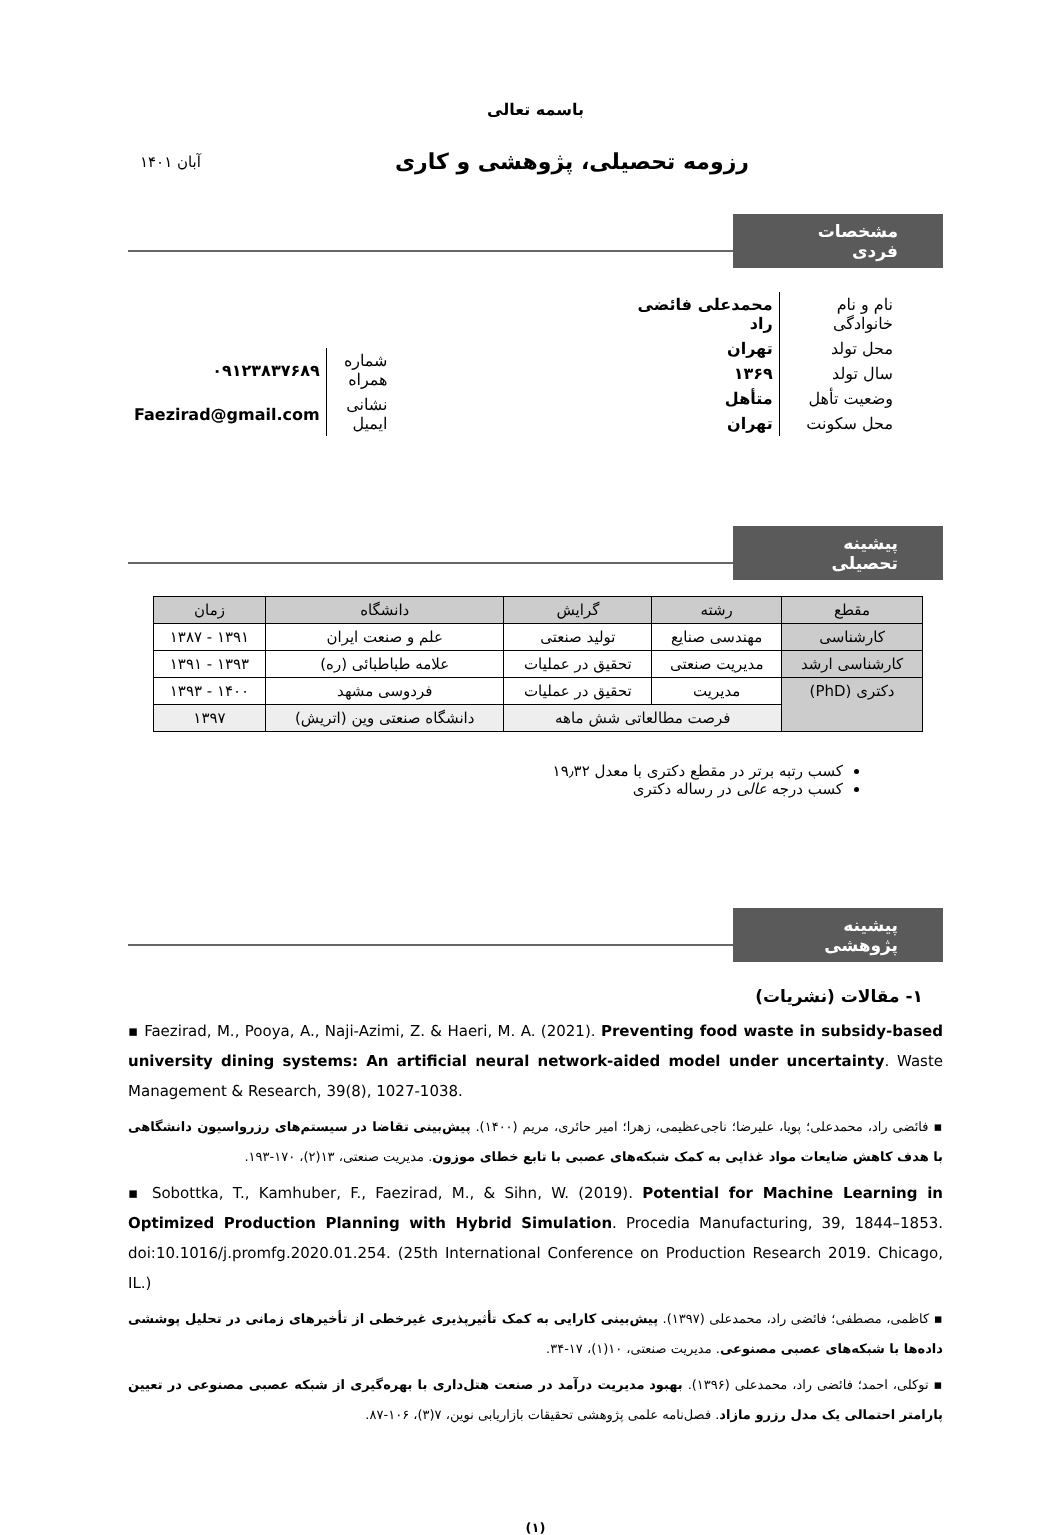باسمه تعالی
رزومه تحصیلی، پژوهشی و کاری
آبان ۱۴۰۱
مشخصات فردی
| نام و نام خانوادگی | محمدعلی فائضی راد |
| محل تولد | تهران |
| سال تولد | ۱۳۶۹ |
| وضعیت تأهل | متأهل |
| محل سکونت | تهران |
| شماره همراه | ۰۹۱۲۳۸۳۷۶۸۹ |
| نشانی ایمیل | Faezirad@gmail.com |
پیشینه تحصیلی
| مقطع | رشته | گرایش | دانشگاه | زمان |
| --- | --- | --- | --- | --- |
| کارشناسی | مهندسی صنایع | تولید صنعتی | علم و صنعت ایران | ۱۳۹۱ - ۱۳۸۷ |
| کارشناسی ارشد | مدیریت صنعتی | تحقیق در عملیات | علامه طباطبائی (ره) | ۱۳۹۳ - ۱۳۹۱ |
| دکتری (PhD) | مدیریت | تحقیق در عملیات | فردوسی مشهد | ۱۴۰۰ - ۱۳۹۳ |
| | فرصت مطالعاتی شش ماهه | | دانشگاه صنعتی وین (اتریش) | ۱۳۹۷ |
کسب رتبه برتر در مقطع دکتری با معدل ۱۹٫۳۲
کسب درجه عالی در رساله دکتری
پیشینه پژوهشی
۱- مقالات (نشریات)
▪ Faezirad, M., Pooya, A., Naji-Azimi, Z. & Haeri, M. A. (2021). Preventing food waste in subsidy-based university dining systems: An artificial neural network-aided model under uncertainty. Waste Management & Research, 39(8), 1027-1038.
▪ فائضی راد، محمدعلی؛ پویا، علیرضا؛ ناجی‌عظیمی، زهرا؛ امیر حائری، مریم (۱۴۰۰). پیش‌بینی تقاضا در سیستم‌های رزرواسیون دانشگاهی با هدف کاهش ضایعات مواد غذایی به کمک شبکه‌های عصبی با تابع خطای موزون. مدیریت صنعتی، ۱۳(۲)، ۱۷۰-۱۹۳.
▪ Sobottka, T., Kamhuber, F., Faezirad, M., & Sihn, W. (2019). Potential for Machine Learning in Optimized Production Planning with Hybrid Simulation. Procedia Manufacturing, 39, 1844–1853. doi:10.1016/j.promfg.2020.01.254. (25th International Conference on Production Research 2019. Chicago, IL.)
▪ کاظمی، مصطفی؛ فائضی راد، محمدعلی (۱۳۹۷). پیش‌بینی کارایی به کمک تأثیرپذیری غیرخطی از تأخیرهای زمانی در تحلیل پوششی داده‌ها با شبکه‌های عصبی مصنوعی. مدیریت صنعتی، ۱۰(۱)، ۱۷-۳۴.
▪ توکلی، احمد؛ فائضی راد، محمدعلی (۱۳۹۶). بهبود مدیریت درآمد در صنعت هتل‌داری با بهره‌گیری از شبکه عصبی مصنوعی در تعیین پارامتر احتمالی یک مدل رزرو مازاد. فصل‌نامه علمی پژوهشی تحقیقات بازاریابی نوین، ۷(۳)، ۱۰۶-۸۷.
(۱)